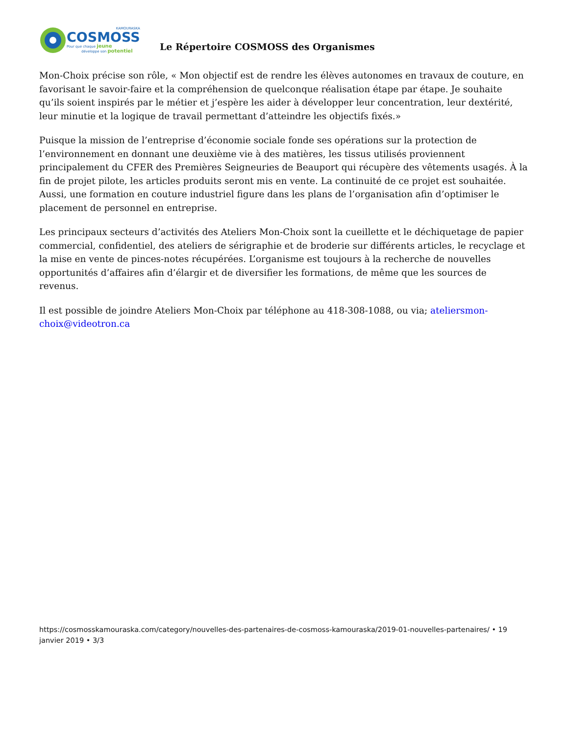KAMOURASKA
COSMOSS
Pour que chaque jeune
développe son potentiel
Le Répertoire COSMOSS des Organismes
Mon-Choix précise son rôle, « Mon objectif est de rendre les élèves autonomes en travaux de couture, en favorisant le savoir-faire et la compréhension de quelconque réalisation étape par étape. Je souhaite qu’ils soient inspirés par le métier et j’espère les aider à développer leur concentration, leur dextérité, leur minutie et la logique de travail permettant d’atteindre les objectifs fixés.»
Puisque la mission de l’entreprise d’économie sociale fonde ses opérations sur la protection de l’environnement en donnant une deuxième vie à des matières, les tissus utilisés proviennent principalement du CFER des Premières Seigneuries de Beauport qui récupère des vêtements usagés. À la fin de projet pilote, les articles produits seront mis en vente. La continuité de ce projet est souhaitée. Aussi, une formation en couture industriel figure dans les plans de l’organisation afin d’optimiser le placement de personnel en entreprise.
Les principaux secteurs d’activités des Ateliers Mon-Choix sont la cueillette et le déchiquetage de papier commercial, confidentiel, des ateliers de sérigraphie et de broderie sur différents articles, le recyclage et la mise en vente de pinces-notes récupérées. L’organisme est toujours à la recherche de nouvelles opportunités d’affaires afin d’élargir et de diversifier les formations, de même que les sources de revenus.
Il est possible de joindre Ateliers Mon-Choix par téléphone au 418-308-1088, ou via; ateliersmon-choix@videotron.ca
https://cosmosskamouraska.com/category/nouvelles-des-partenaires-de-cosmoss-kamouraska/2019-01-nouvelles-partenaires/ • 19 janvier 2019 • 3/3